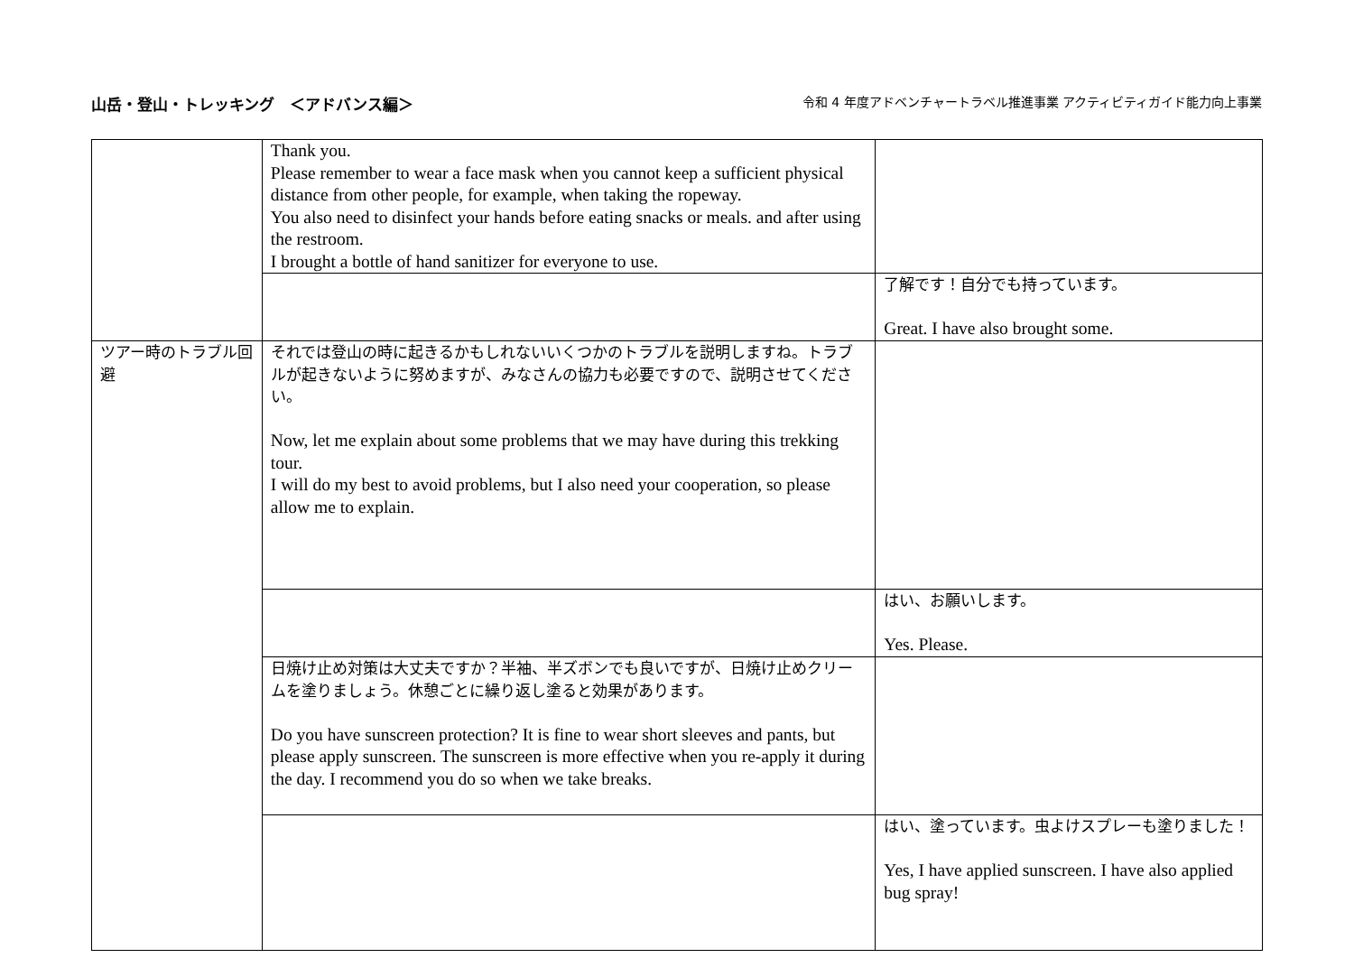山岳・登山・トレッキング　＜アドバンス編＞
令和 4 年度アドベンチャートラベル推進事業 アクティビティガイド能力向上事業
| | Thank you. Please remember to wear a face mask when you cannot keep a sufficient physical distance from other people, for example, when taking the ropeway. You also need to disinfect your hands before eating snacks or meals. and after using the restroom. I brought a bottle of hand sanitizer for everyone to use. | |
| | | 了解です！自分でも持っています。 Great. I have also brought some. |
| ツアー時のトラブル回避 | それでは登山の時に起きるかもしれないいくつかのトラブルを説明しますね。トラブルが起きないように努めますが、みなさんの協力も必要ですので、説明させてください。 Now, let me explain about some problems that we may have during this trekking tour. I will do my best to avoid problems, but I also need your cooperation, so please allow me to explain. | |
| | | はい、お願いします。 Yes. Please. |
| | 日焼け止め対策は大丈夫ですか？半袖、半ズボンでも良いですが、日焼け止めクリームを塗りましょう。休憩ごとに繰り返し塗ると効果があります。 Do you have sunscreen protection? It is fine to wear short sleeves and pants, but please apply sunscreen. The sunscreen is more effective when you re-apply it during the day. I recommend you do so when we take breaks. | |
| | | はい、塗っています。虫よけスプレーも塗りました！ Yes, I have applied sunscreen. I have also applied bug spray! |